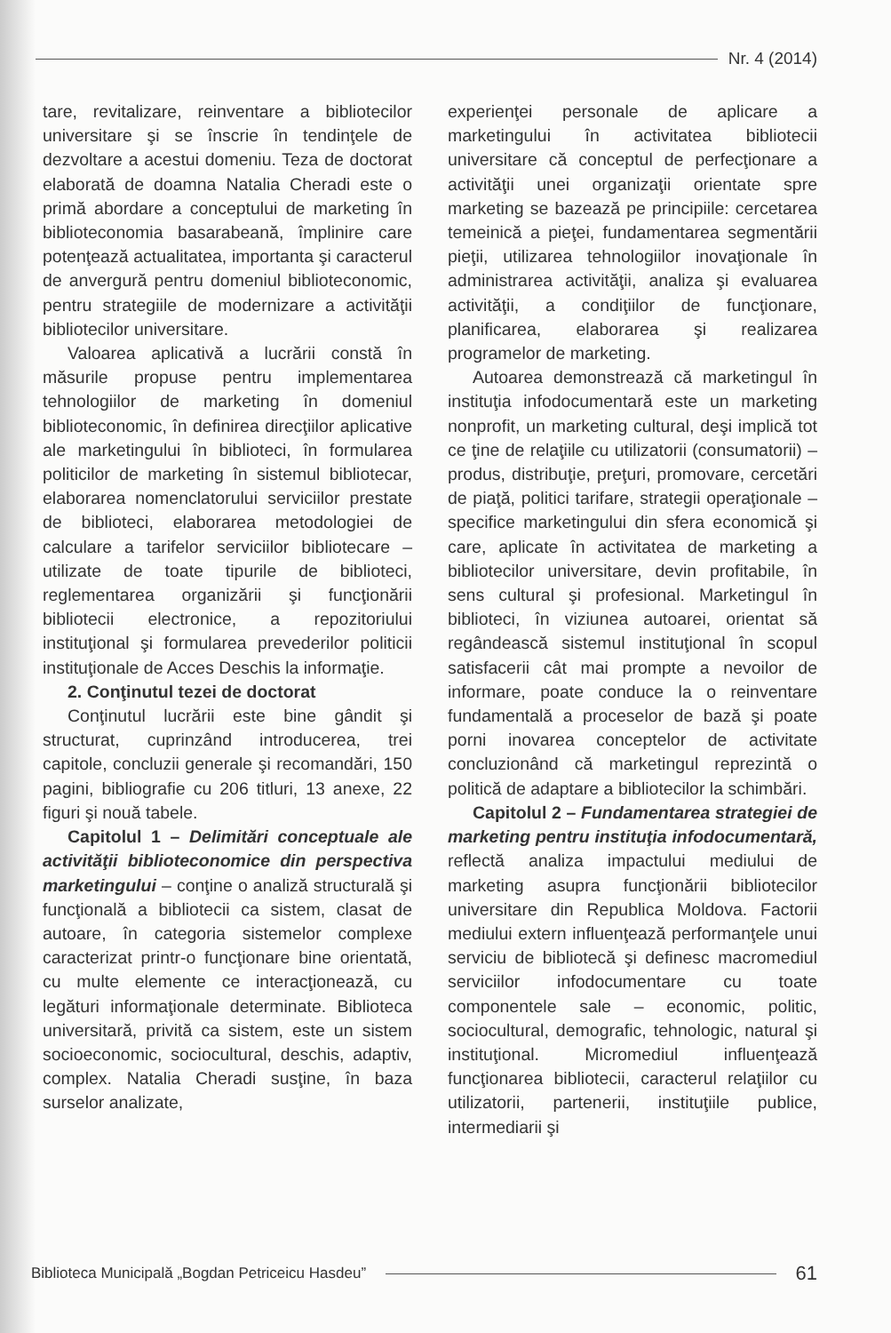Nr. 4 (2014)
tare, revitalizare, reinventare a bibliotecilor universitare şi se înscrie în tendinţele de dezvoltare a acestui domeniu. Teza de doctorat elaborată de doamna Natalia Cheradi este o primă abordare a conceptului de marketing în biblioteconomia basarabeană, împlinire care potenţează actualitatea, importanta şi caracterul de anvergură pentru domeniul biblioteconomic, pentru strategiile de modernizare a activităţii bibliotecilor universitare.
Valoarea aplicativă a lucrării constă în măsurile propuse pentru implementarea tehnologiilor de marketing în domeniul biblioteconomic, în definirea direcţiilor aplicative ale marketingului în biblioteci, în formularea politicilor de marketing în sistemul bibliotecar, elaborarea nomenclatorului serviciilor prestate de biblioteci, elaborarea metodologiei de calculare a tarifelor serviciilor bibliotecare – utilizate de toate tipurile de biblioteci, reglementarea organizării şi funcţionării bibliotecii electronice, a repozitoriului instituţional şi formularea prevederilor politicii instituţionale de Acces Deschis la informaţie.
2. Conţinutul tezei de doctorat
Conţinutul lucrării este bine gândit şi structurat, cuprinzând introducerea, trei capitole, concluzii generale şi recomandări, 150 pagini, bibliografie cu 206 titluri, 13 anexe, 22 figuri şi nouă tabele.
Capitolul 1 – Delimitări conceptuale ale activităţii biblioteconomice din perspectiva marketingului – conţine o analiză structurală şi funcţională a bibliotecii ca sistem, clasat de autoare, în categoria sistemelor complexe caracterizat printr-o funcţionare bine orientată, cu multe elemente ce interacţionează, cu legături informaţionale determinate. Biblioteca universitară, privită ca sistem, este un sistem socioeconomic, sociocultural, deschis, adaptiv, complex. Natalia Cheradi susţine, în baza surselor analizate,
experienţei personale de aplicare a marketingului în activitatea bibliotecii universitare că conceptul de perfecţionare a activităţii unei organizaţii orientate spre marketing se bazează pe principiile: cercetarea temeinică a pieţei, fundamentarea segmentării pieţii, utilizarea tehnologiilor inovaţionale în administrarea activităţii, analiza şi evaluarea activităţii, a condiţiilor de funcţionare, planificarea, elaborarea şi realizarea programelor de marketing.
Autoarea demonstrează că marketingul în instituţia infodocumentară este un marketing nonprofit, un marketing cultural, deşi implică tot ce ţine de relaţiile cu utilizatorii (consumatorii) – produs, distribuţie, preţuri, promovare, cercetări de piaţă, politici tarifare, strategii operaţionale – specifice marketingului din sfera economică şi care, aplicate în activitatea de marketing a bibliotecilor universitare, devin profitabile, în sens cultural şi profesional. Marketingul în biblioteci, în viziunea autoarei, orientat să regândească sistemul instituţional în scopul satisfacerii cât mai prompte a nevoilor de informare, poate conduce la o reinventare fundamentală a proceselor de bază şi poate porni inovarea conceptelor de activitate concluzionând că marketingul reprezintă o politică de adaptare a bibliotecilor la schimbări.
Capitolul 2 – Fundamentarea strategiei de marketing pentru instituţia infodocumentară, reflectă analiza impactului mediului de marketing asupra funcţionării bibliotecilor universitare din Republica Moldova. Factorii mediului extern influenţează performanţele unui serviciu de bibliotecă şi definesc macromediul serviciilor infodocumentare cu toate componentele sale – economic, politic, sociocultural, demografic, tehnologic, natural şi instituţional. Micromediul influenţează funcţionarea bibliotecii, caracterul relaţiilor cu utilizatorii, partenerii, instituţiile publice, intermediarii şi
Biblioteca Municipală „Bogdan Petriceicu Hasdeu”
61